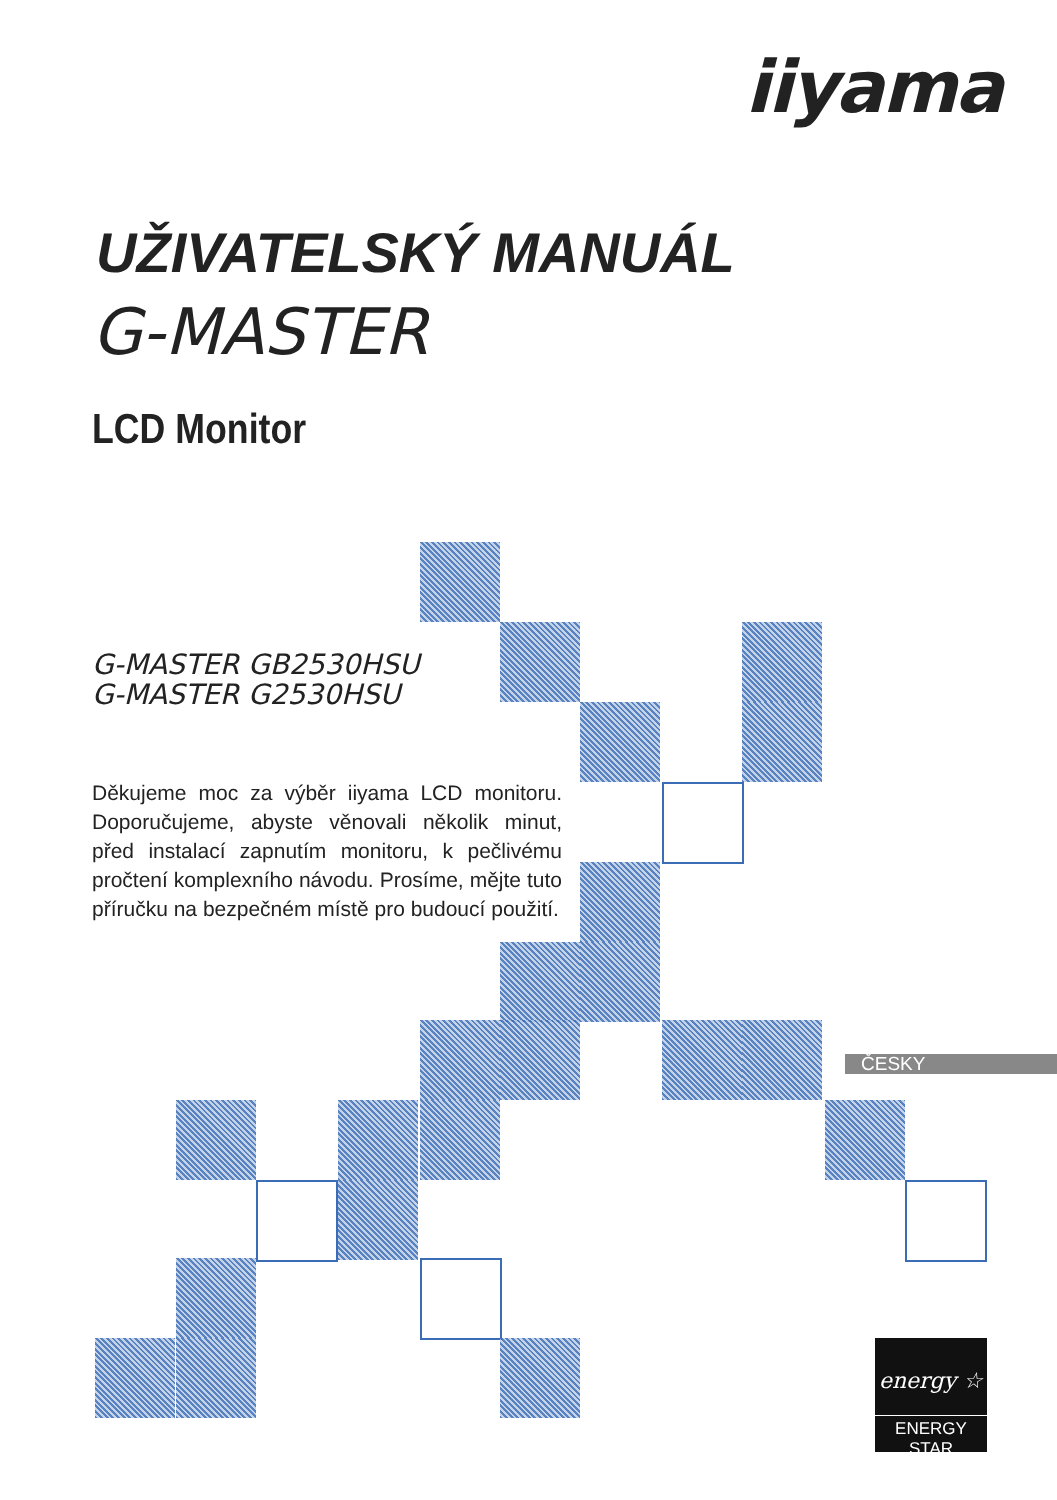iiyama
UŽIVATELSKÝ MANUÁL
G-MASTER
LCD Monitor
G-MASTER GB2530HSU
G-MASTER G2530HSU
Děkujeme moc za výběr iiyama LCD monitoru. Doporučujeme, abyste věnovali několik minut, před instalací zapnutím monitoru, k pečlivému pročtení komplexního návodu. Prosíme, mějte tuto příručku na bezpečném místě pro budoucí použití.
ČESKY
energy ☆
ENERGY STAR